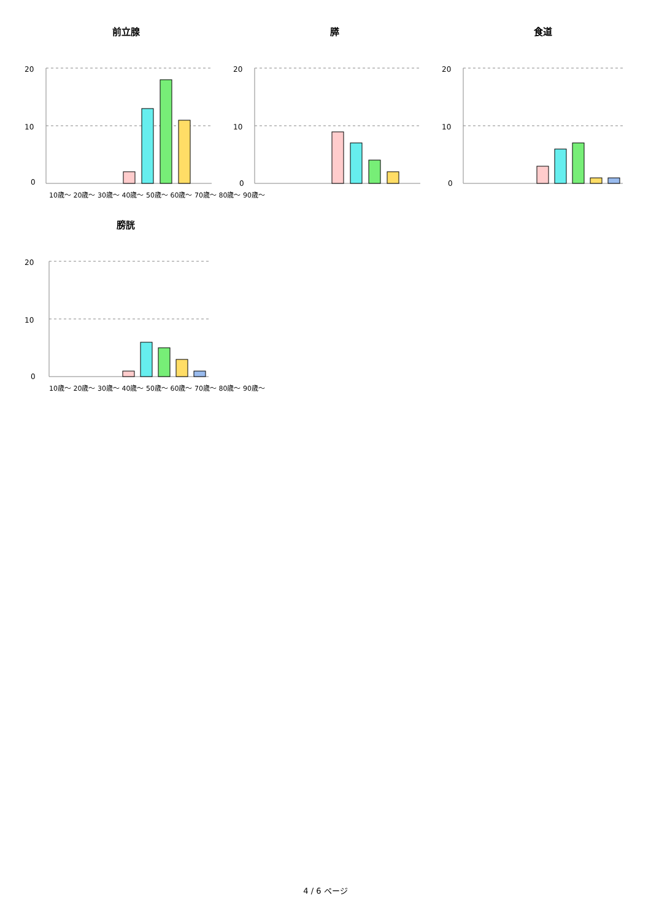前立腺
20
10
0
膵
20
10
0
食道
20
10
0
10歳～ 20歳～ 30歳～ 40歳～ 50歳～ 60歳～ 70歳～ 80歳～ 90歳～
膀胱
20
10
0
10歳～ 20歳～ 30歳～ 40歳～ 50歳～ 60歳～ 70歳～ 80歳～ 90歳～
4 / 6 ページ